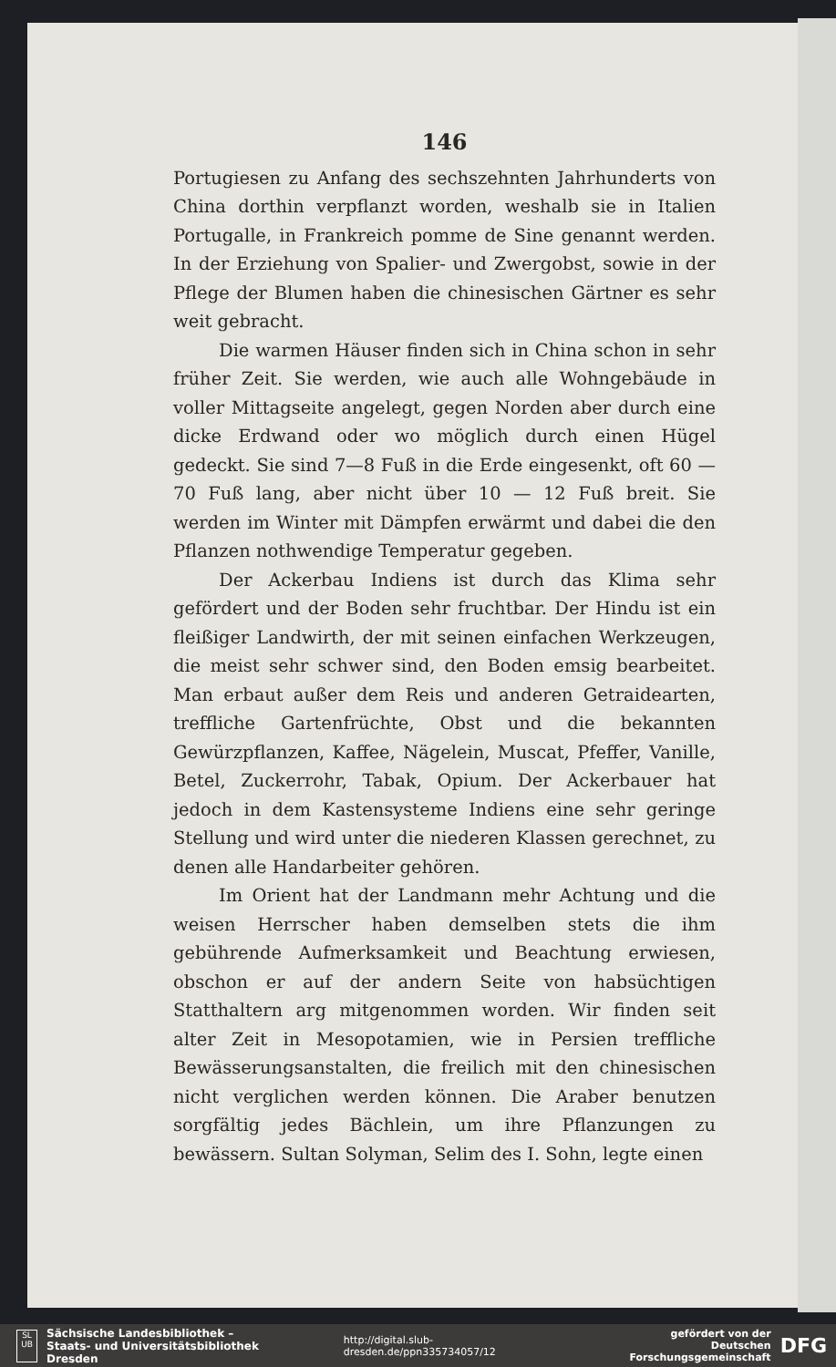146
Portugiesen zu Anfang des sechszehnten Jahrhunderts von China dorthin verpflanzt worden, weshalb sie in Italien Portugalle, in Frankreich pomme de Sine genannt werden. In der Erziehung von Spalier- und Zwergobst, sowie in der Pflege der Blumen haben die chinesischen Gärtner es sehr weit gebracht.
Die warmen Häuser finden sich in China schon in sehr früher Zeit. Sie werden, wie auch alle Wohngebäude in voller Mittagseite angelegt, gegen Norden aber durch eine dicke Erdwand oder wo möglich durch einen Hügel gedeckt. Sie sind 7—8 Fuß in die Erde eingesenkt, oft 60 — 70 Fuß lang, aber nicht über 10 — 12 Fuß breit. Sie werden im Winter mit Dämpfen erwärmt und dabei die den Pflanzen nothwendige Temperatur gegeben.
Der Ackerbau Indiens ist durch das Klima sehr gefördert und der Boden sehr fruchtbar. Der Hindu ist ein fleißiger Landwirth, der mit seinen einfachen Werkzeugen, die meist sehr schwer sind, den Boden emsig bearbeitet. Man erbaut außer dem Reis und anderen Getraidearten, treffliche Gartenfrüchte, Obst und die bekannten Gewürzpflanzen, Kaffee, Nägelein, Muscat, Pfeffer, Vanille, Betel, Zuckerrohr, Tabak, Opium. Der Ackerbauer hat jedoch in dem Kastensysteme Indiens eine sehr geringe Stellung und wird unter die niederen Klassen gerechnet, zu denen alle Handarbeiter gehören.
Im Orient hat der Landmann mehr Achtung und die weisen Herrscher haben demselben stets die ihm gebührende Aufmerksamkeit und Beachtung erwiesen, obschon er auf der andern Seite von habsüchtigen Statthaltern arg mitgenommen worden. Wir finden seit alter Zeit in Mesopotamien, wie in Persien treffliche Bewässerungsanstalten, die freilich mit den chinesischen nicht verglichen werden können. Die Araber benutzen sorgfältig jedes Bächlein, um ihre Pflanzungen zu bewässern. Sultan Solyman, Selim des I. Sohn, legte einen
SL
UB
Sächsische Landesbibliothek –
Staats- und Universitätsbibliothek Dresden
http://digital.slub-dresden.de/ppn335734057/12
gefördert von der
Deutschen Forschungsgemeinschaft
DFG